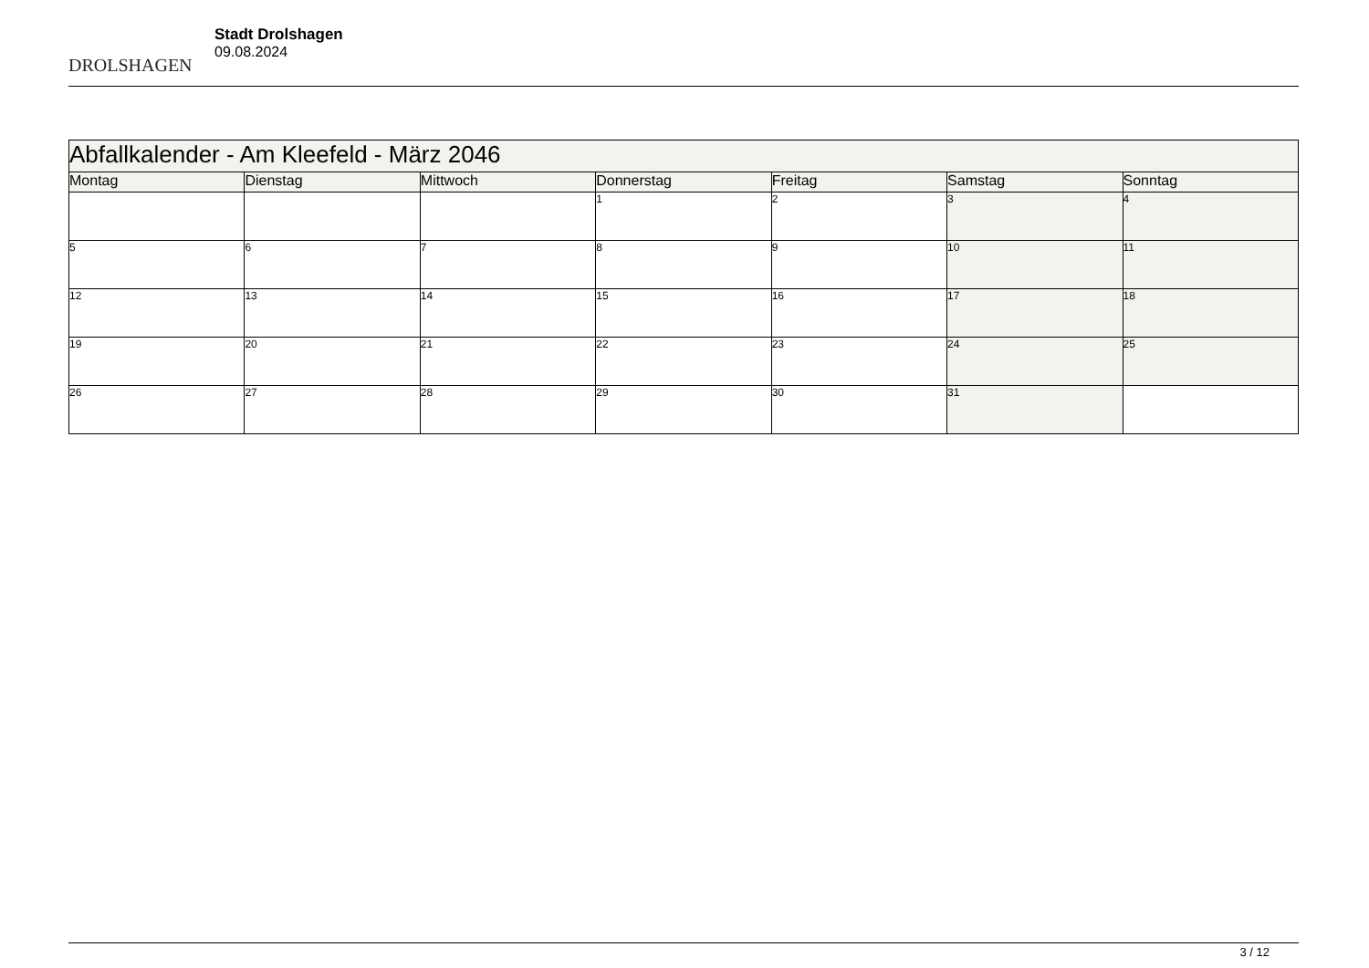DROLSHAGEN
Stadt Drolshagen
09.08.2024
| Abfallkalender - Am Kleefeld - März 2046 | | | | | | |
| Montag | Dienstag | Mittwoch | Donnerstag | Freitag | Samstag | Sonntag |
| | | | 1 | 2 | 3 | 4 |
| 5 | 6 | 7 | 8 | 9 | 10 | 11 |
| 12 | 13 | 14 | 15 | 16 | 17 | 18 |
| 19 | 20 | 21 | 22 | 23 | 24 | 25 |
| 26 | 27 | 28 | 29 | 30 | 31 | |
3 / 12